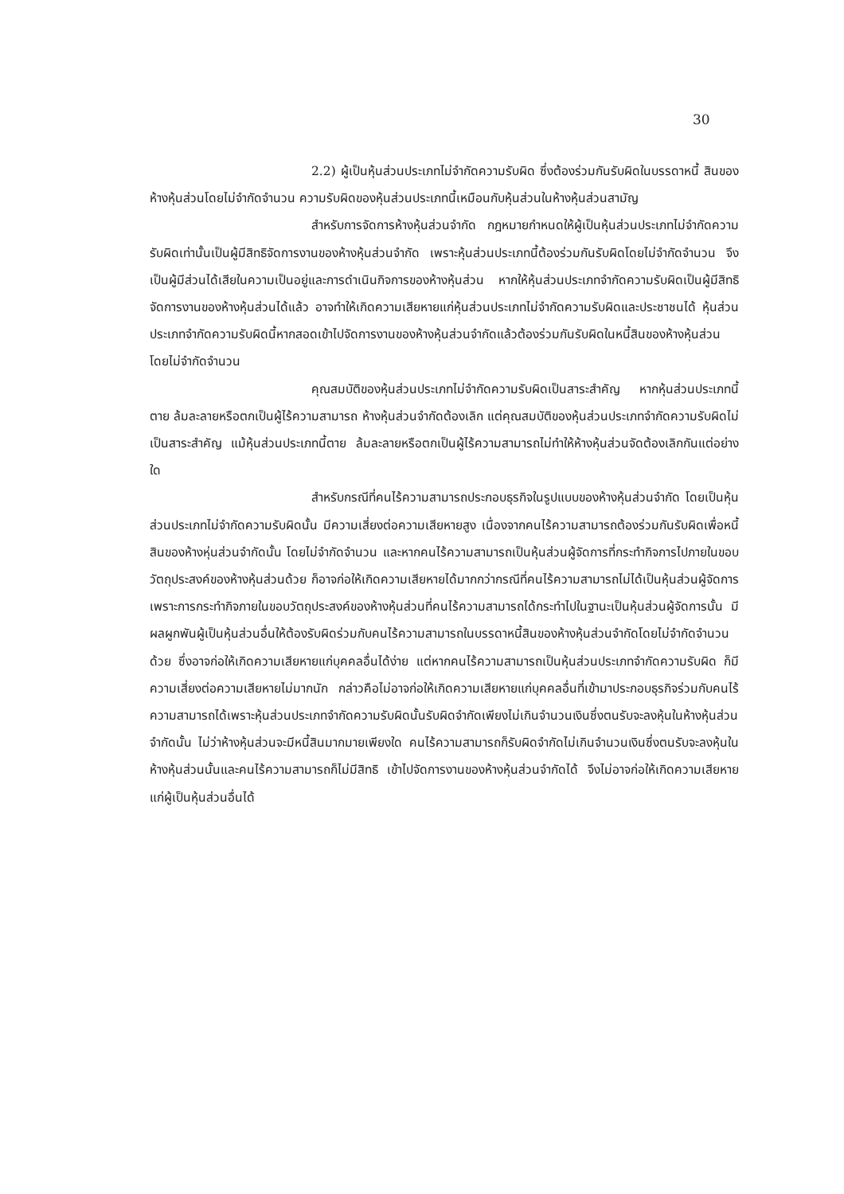30
2.2) ผู้เป็นหุ้นส่วนประเภทไม่จำกัดความรับผิด ซึ่งต้องร่วมกันรับผิดในบรรดาหนี้ สินของห้างหุ้นส่วนโดยไม่จำกัดจำนวน ความรับผิดของหุ้นส่วนประเภทนี้เหมือนกับหุ้นส่วนในห้างหุ้นส่วนสามัญ
สำหรับการจัดการห้างหุ้นส่วนจำกัด กฎหมายกำหนดให้ผู้เป็นหุ้นส่วนประเภทไม่จำกัดความรับผิดเท่านั้นเป็นผู้มีสิทธิจัดการงานของห้างหุ้นส่วนจำกัด เพราะหุ้นส่วนประเภทนี้ต้องร่วมกันรับผิดโดยไม่จำกัดจำนวน จึงเป็นผู้มีส่วนได้เสียในความเป็นอยู่และการดำเนินกิจการของห้างหุ้นส่วน หากให้หุ้นส่วนประเภทจำกัดความรับผิดเป็นผู้มีสิทธิจัดการงานของห้างหุ้นส่วนได้แล้ว อาจทำให้เกิดความเสียหายแก่หุ้นส่วนประเภทไม่จำกัดความรับผิดและประชาชนได้ หุ้นส่วนประเภทจำกัดความรับผิดนี้หากสอดเข้าไปจัดการงานของห้างหุ้นส่วนจำกัดแล้วต้องร่วมกันรับผิดในหนี้สินของห้างหุ้นส่วนโดยไม่จำกัดจำนวน
คุณสมบัติของหุ้นส่วนประเภทไม่จำกัดความรับผิดเป็นสาระสำคัญ หากหุ้นส่วนประเภทนี้ตาย ล้มละลายหรือตกเป็นผู้ไร้ความสามารถ ห้างหุ้นส่วนจำกัดต้องเลิก แต่คุณสมบัติของหุ้นส่วนประเภทจำกัดความรับผิดไม่เป็นสาระสำคัญ แม้หุ้นส่วนประเภทนี้ตาย ล้มละลายหรือตกเป็นผู้ไร้ความสามารถไม่ทำให้ห้างหุ้นส่วนจัดต้องเลิกกันแต่อย่างใด
สำหรับกรณีที่คนไร้ความสามารถประกอบธุรกิจในรูปแบบของห้างหุ้นส่วนจำกัด โดยเป็นหุ้นส่วนประเภทไม่จำกัดความรับผิดนั้น มีความเสี่ยงต่อความเสียหายสูง เนื่องจากคนไร้ความสามารถต้องร่วมกันรับผิดเพื่อหนี้สินของห้างหุ่นส่วนจำกัดนั้น โดยไม่จำกัดจำนวน และหากคนไร้ความสามารถเป็นหุ้นส่วนผู้จัดการที่กระทำกิจการไปภายในขอบวัตถุประสงค์ของห้างหุ้นส่วนด้วย ก็อาจก่อให้เกิดความเสียหายได้มากกว่ากรณีที่คนไร้ความสามารถไม่ได้เป็นหุ้นส่วนผู้จัดการ เพราะการกระทำกิจภายในขอบวัตถุประสงค์ของห้างหุ้นส่วนที่คนไร้ความสามารถได้กระทำไปในฐานะเป็นหุ้นส่วนผู้จัดการนั้น มีผลผูกพันผู้เป็นหุ้นส่วนอื่นให้ต้องรับผิดร่วมกับคนไร้ความสามารถในบรรดาหนี้สินของห้างหุ้นส่วนจำกัดโดยไม่จำกัดจำนวนด้วย ซึ่งอาจก่อให้เกิดความเสียหายแก่บุคคลอื่นได้ง่าย แต่หากคนไร้ความสามารถเป็นหุ้นส่วนประเภทจำกัดความรับผิด ก็มีความเสี่ยงต่อความเสียหายไม่มากนัก กล่าวคือไม่อาจก่อให้เกิดความเสียหายแก่บุคคลอื่นที่เข้ามาประกอบธุรกิจร่วมกับคนไร้ความสามารถได้เพราะหุ้นส่วนประเภทจำกัดความรับผิดนั้นรับผิดจำกัดเพียงไม่เกินจำนวนเงินซึ่งตนรับจะลงหุ้นในห้างหุ้นส่วนจำกัดนั้น ไม่ว่าห้างหุ้นส่วนจะมีหนี้สินมากมายเพียงใด คนไร้ความสามารถก็รับผิดจำกัดไม่เกินจำนวนเงินซึ่งตนรับจะลงหุ้นในห้างหุ้นส่วนนั้นและคนไร้ความสามารถก็ไม่มีสิทธิ เข้าไปจัดการงานของห้างหุ้นส่วนจำกัดได้ จึงไม่อาจก่อให้เกิดความเสียหายแก่ผู้เป็นหุ้นส่วนอื่นได้